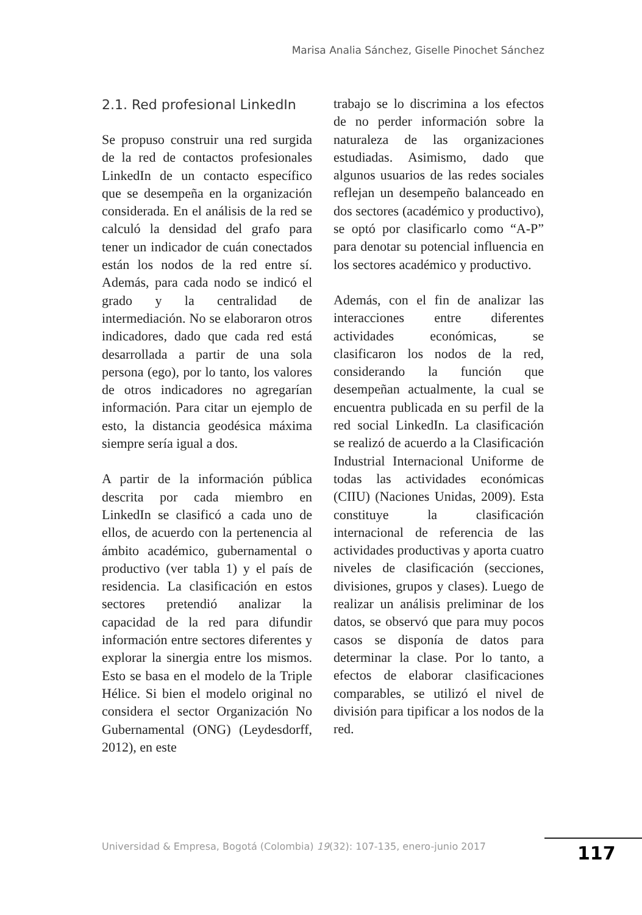Marisa Analia Sánchez, Giselle Pinochet Sánchez
2.1. Red profesional LinkedIn
Se propuso construir una red surgida de la red de contactos profesionales LinkedIn de un contacto específico que se desempeña en la organización considerada. En el análisis de la red se calculó la densidad del grafo para tener un indicador de cuán conectados están los nodos de la red entre sí. Además, para cada nodo se indicó el grado y la centralidad de intermediación. No se elaboraron otros indicadores, dado que cada red está desarrollada a partir de una sola persona (ego), por lo tanto, los valores de otros indicadores no agregarían información. Para citar un ejemplo de esto, la distancia geodésica máxima siempre sería igual a dos.
A partir de la información pública descrita por cada miembro en LinkedIn se clasificó a cada uno de ellos, de acuerdo con la pertenencia al ámbito académico, gubernamental o productivo (ver tabla 1) y el país de residencia. La clasificación en estos sectores pretendió analizar la capacidad de la red para difundir información entre sectores diferentes y explorar la sinergia entre los mismos. Esto se basa en el modelo de la Triple Hélice. Si bien el modelo original no considera el sector Organización No Gubernamental (ONG) (Leydesdorff, 2012), en este
trabajo se lo discrimina a los efectos de no perder información sobre la naturaleza de las organizaciones estudiadas. Asimismo, dado que algunos usuarios de las redes sociales reflejan un desempeño balanceado en dos sectores (académico y productivo), se optó por clasificarlo como “A-P” para denotar su potencial influencia en los sectores académico y productivo.
Además, con el fin de analizar las interacciones entre diferentes actividades económicas, se clasificaron los nodos de la red, considerando la función que desempeñan actualmente, la cual se encuentra publicada en su perfil de la red social LinkedIn. La clasificación se realizó de acuerdo a la Clasificación Industrial Internacional Uniforme de todas las actividades económicas (CIIU) (Naciones Unidas, 2009). Esta constituye la clasificación internacional de referencia de las actividades productivas y aporta cuatro niveles de clasificación (secciones, divisiones, grupos y clases). Luego de realizar un análisis preliminar de los datos, se observó que para muy pocos casos se disponía de datos para determinar la clase. Por lo tanto, a efectos de elaborar clasificaciones comparables, se utilizó el nivel de división para tipificar a los nodos de la red.
Universidad & Empresa, Bogotá (Colombia) 19(32): 107-135, enero-junio 2017
117